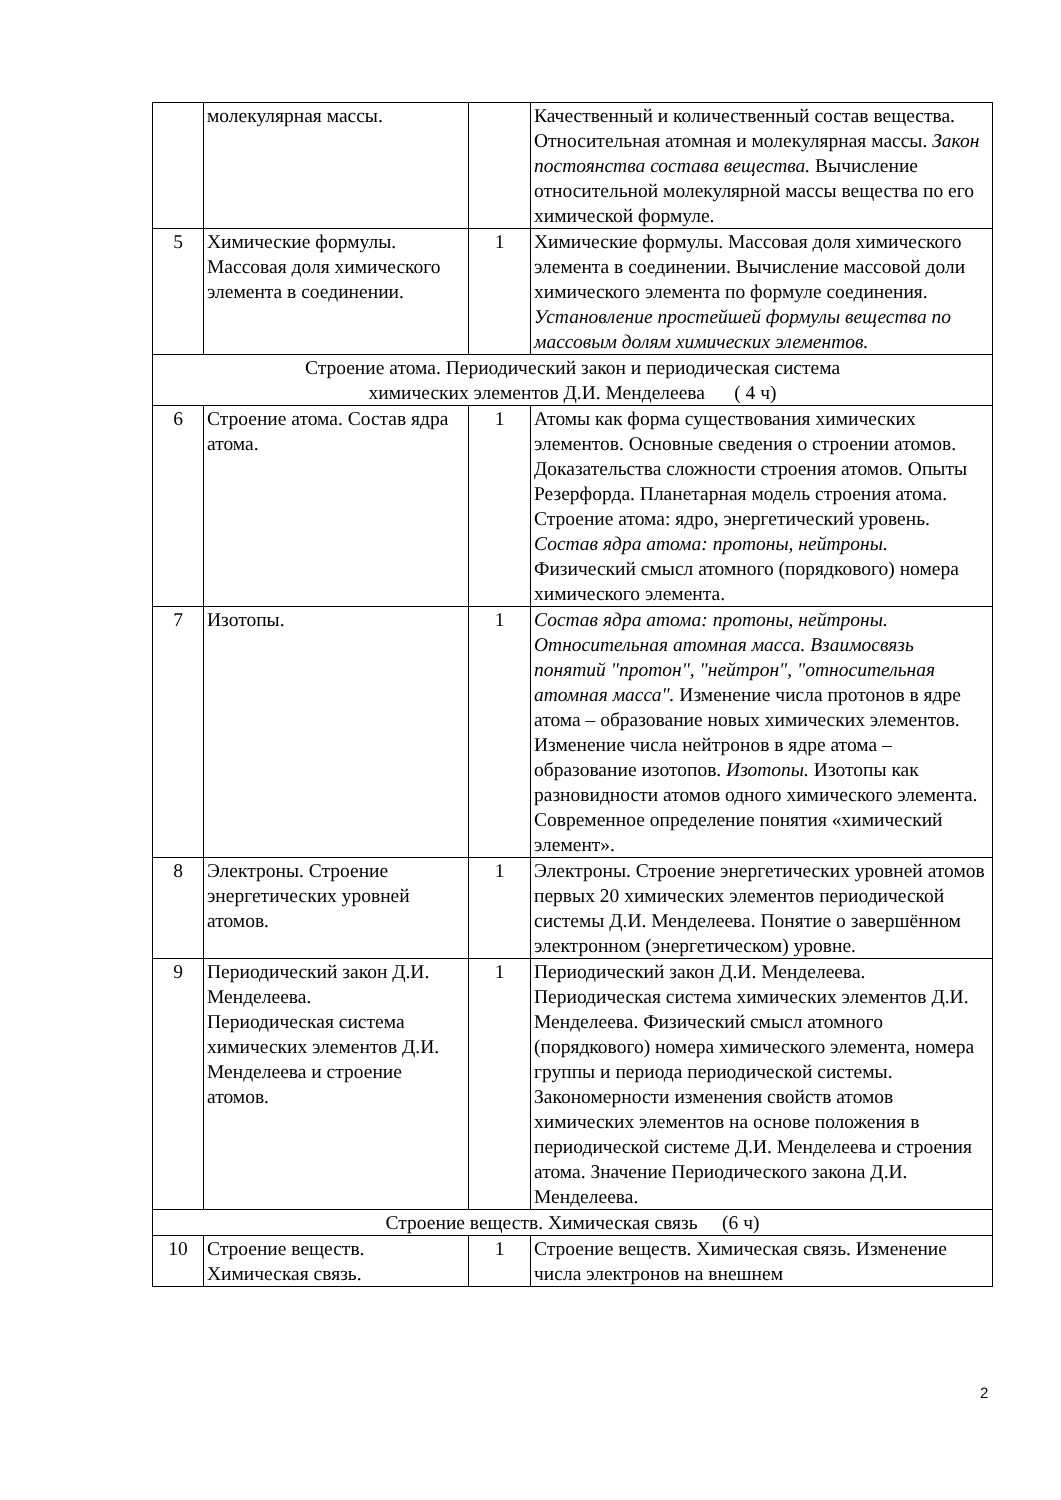| | молекулярная массы. | | Качественный и количественный состав вещества. Относительная атомная и молекулярная массы. Закон постоянства состава вещества. Вычисление относительной молекулярной массы вещества по его химической формуле. |
| 5 | Химические формулы. Массовая доля химического элемента в соединении. | 1 | Химические формулы. Массовая доля химического элемента в соединении. Вычисление массовой доли химического элемента по формуле соединения. Установление простейшей формулы вещества по массовым долям химических элементов. |
| Строение атома. Периодический закон и периодическая система химических элементов Д.И. Менделеева ( 4 ч) | | | |
| 6 | Строение атома. Состав ядра атома. | 1 | Атомы как форма существования химических элементов. Основные сведения о строении атомов. Доказательства сложности строения атомов. Опыты Резерфорда. Планетарная модель строения атома. Строение атома: ядро, энергетический уровень. Состав ядра атома: протоны, нейтроны. Физический смысл атомного (порядкового) номера химического элемента. |
| 7 | Изотопы. | 1 | Состав ядра атома: протоны, нейтроны. Относительная атомная масса. Взаимосвязь понятий "протон", "нейтрон", "относительная атомная масса". Изменение числа протонов в ядре атома – образование новых химических элементов. Изменение числа нейтронов в ядре атома – образование изотопов. Изотопы. Изотопы как разновидности атомов одного химического элемента. Современное определение понятия «химический элемент». |
| 8 | Электроны. Строение энергетических уровней атомов. | 1 | Электроны. Строение энергетических уровней атомов первых 20 химических элементов периодической системы Д.И. Менделеева. Понятие о завершённом электронном (энергетическом) уровне. |
| 9 | Периодический закон Д.И. Менделеева. Периодическая система химических элементов Д.И. Менделеева и строение атомов. | 1 | Периодический закон Д.И. Менделеева. Периодическая система химических элементов Д.И. Менделеева. Физический смысл атомного (порядкового) номера химического элемента, номера группы и периода периодической системы. Закономерности изменения свойств атомов химических элементов на основе положения в периодической системе Д.И. Менделеева и строения атома. Значение Периодического закона Д.И. Менделеева. |
| Строение веществ. Химическая связь (6 ч) | | | |
| 10 | Строение веществ. Химическая связь. | 1 | Строение веществ. Химическая связь. Изменение числа электронов на внешнем |
2